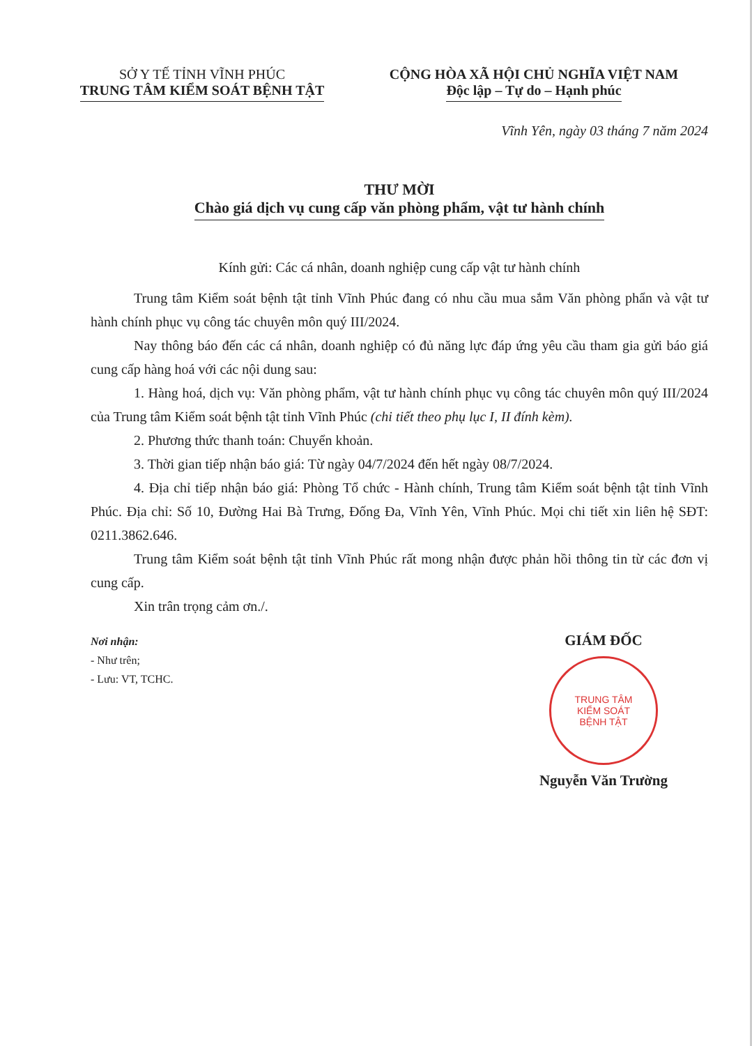SỞ Y TẾ TỈNH VĨNH PHÚC
TRUNG TÂM KIỂM SOÁT BỆNH TẬT
CỘNG HÒA XÃ HỘI CHỦ NGHĨA VIỆT NAM
Độc lập – Tự do – Hạnh phúc
Vĩnh Yên, ngày 03 tháng 7 năm 2024
THƯ MỜI
Chào giá dịch vụ cung cấp văn phòng phẩm, vật tư hành chính
Kính gửi: Các cá nhân, doanh nghiệp cung cấp vật tư hành chính
Trung tâm Kiểm soát bệnh tật tỉnh Vĩnh Phúc đang có nhu cầu mua sắm Văn phòng phẩn và vật tư hành chính phục vụ công tác chuyên môn quý III/2024.
Nay thông báo đến các cá nhân, doanh nghiệp có đủ năng lực đáp ứng yêu cầu tham gia gửi báo giá cung cấp hàng hoá với các nội dung sau:
1. Hàng hoá, dịch vụ: Văn phòng phẩm, vật tư hành chính phục vụ công tác chuyên môn quý III/2024 của Trung tâm Kiểm soát bệnh tật tỉnh Vĩnh Phúc (chi tiết theo phụ lục I, II đính kèm).
2. Phương thức thanh toán: Chuyển khoản.
3. Thời gian tiếp nhận báo giá: Từ ngày 04/7/2024 đến hết ngày 08/7/2024.
4. Địa chỉ tiếp nhận báo giá: Phòng Tổ chức - Hành chính, Trung tâm Kiểm soát bệnh tật tỉnh Vĩnh Phúc. Địa chỉ: Số 10, Đường Hai Bà Trưng, Đống Đa, Vĩnh Yên, Vĩnh Phúc. Mọi chi tiết xin liên hệ SĐT: 0211.3862.646.
Trung tâm Kiểm soát bệnh tật tỉnh Vĩnh Phúc rất mong nhận được phản hồi thông tin từ các đơn vị cung cấp.
Xin trân trọng cảm ơn./.
Nơi nhận:
- Như trên;
- Lưu: VT, TCHC.
GIÁM ĐỐC
TRUNG TÂM
KIỂM SOÁT
BỆNH TẬT
Nguyễn Văn Trường